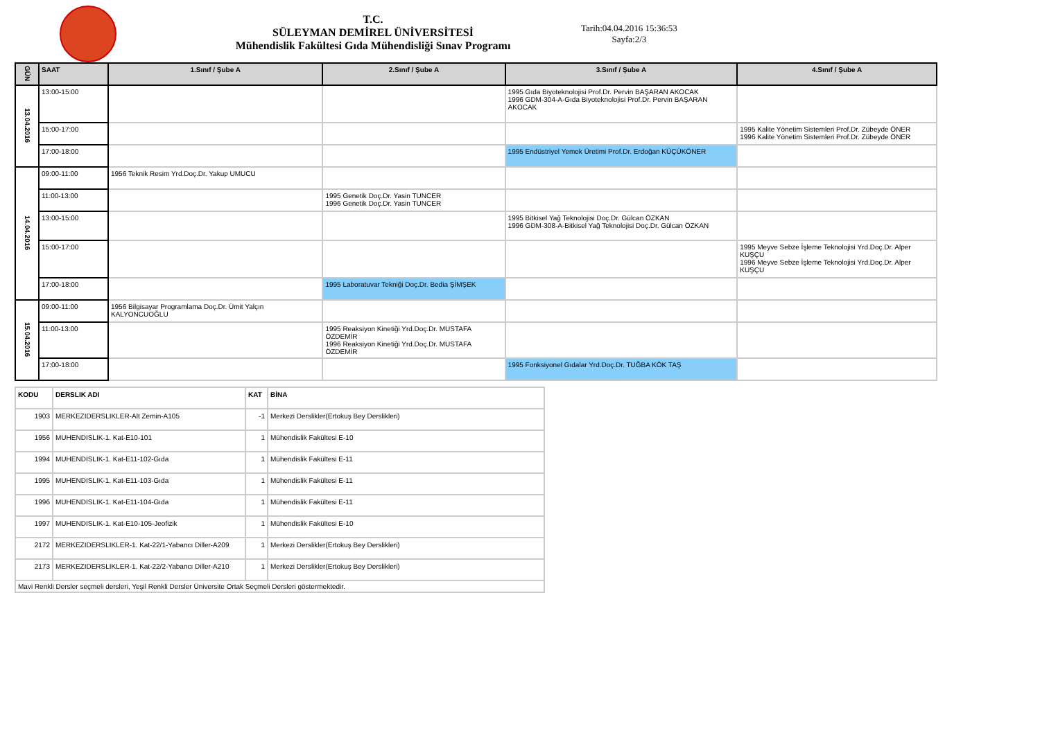T.C.
SÜLEYMAN DEMİREL ÜNİVERSİTESİ
Mühendislik Fakültesi Gıda Mühendisliği Sınav Programı
Tarih:04.04.2016 15:36:53
Sayfa:2/3
| GÜN | SAAT | 1.Sınıf / Şube A | 2.Sınıf / Şube A | 3.Sınıf / Şube A | 4.Sınıf / Şube A |
| --- | --- | --- | --- | --- | --- |
| 13.04.2016 | 13:00-15:00 | | | 1995 Gıda Biyoteknolojisi Prof.Dr. Pervin BAŞARAN AKOCAK 1996 GDM-304-A-Gıda Biyoteknolojisi Prof.Dr. Pervin BAŞARAN AKOCAK | |
| | 15:00-17:00 | | | | 1995 Kalite Yönetim Sistemleri Prof.Dr. Zübeyde ÖNER 1996 Kalite Yönetim Sistemleri Prof.Dr. Zübeyde ÖNER |
| | 17:00-18:00 | | | 1995 Endüstriyel Yemek Üretimi Prof.Dr. Erdoğan KÜÇÜKÖNER | |
| 14.04.2016 | 09:00-11:00 | 1956 Teknik Resim Yrd.Doç.Dr. Yakup UMUCU | | | |
| | 11:00-13:00 | | 1995 Genetik Doç.Dr. Yasin TUNCER 1996 Genetik Doç.Dr. Yasin TUNCER | | |
| | 13:00-15:00 | | | 1995 Bitkisel Yağ Teknolojisi Doç.Dr. Gülcan ÖZKAN 1996 GDM-308-A-Bitkisel Yağ Teknolojisi Doç.Dr. Gülcan ÖZKAN | |
| | 15:00-17:00 | | | | 1995 Meyve Sebze İşleme Teknolojisi Yrd.Doç.Dr. Alper KUŞÇU 1996 Meyve Sebze İşleme Teknolojisi Yrd.Doç.Dr. Alper KUŞÇU |
| | 17:00-18:00 | | 1995 Laboratuvar Tekniği Doç.Dr. Bedia ŞİMŞEK | | |
| 15.04.2016 | 09:00-11:00 | 1956 Bilgisayar Programlama Doç.Dr. Ümit Yalçın KALYONCUOĞLU | | | |
| | 11:00-13:00 | | 1995 Reaksiyon Kinetiği Yrd.Doç.Dr. MUSTAFA ÖZDEMİR 1996 Reaksiyon Kinetiği Yrd.Doç.Dr. MUSTAFA ÖZDEMİR | | |
| | 17:00-18:00 | | | 1995 Fonksiyonel Gıdalar Yrd.Doç.Dr. TUĞBA KÖK TAŞ | |
| KODU | DERSLIK ADI | KAT | BİNA |
| --- | --- | --- | --- |
| 1903 | MERKEZIDERSLIKLER-Alt Zemin-A105 | -1 | Merkezi Derslikler(Ertokuş Bey Derslikleri) |
| 1956 | MUHENDISLIK-1. Kat-E10-101 | 1 | Mühendislik Fakültesi E-10 |
| 1994 | MUHENDISLIK-1. Kat-E11-102-Gıda | 1 | Mühendislik Fakültesi E-11 |
| 1995 | MUHENDISLIK-1. Kat-E11-103-Gıda | 1 | Mühendislik Fakültesi E-11 |
| 1996 | MUHENDISLIK-1. Kat-E11-104-Gıda | 1 | Mühendislik Fakültesi E-11 |
| 1997 | MUHENDISLIK-1. Kat-E10-105-Jeofizik | 1 | Mühendislik Fakültesi E-10 |
| 2172 | MERKEZIDERSLIKLER-1. Kat-22/1-Yabancı Diller-A209 | 1 | Merkezi Derslikler(Ertokuş Bey Derslikleri) |
| 2173 | MERKEZIDERSLIKLER-1. Kat-22/2-Yabancı Diller-A210 | 1 | Merkezi Derslikler(Ertokuş Bey Derslikleri) |
| Mavi Renkli Dersler seçmeli dersleri, Yeşil Renkli Dersler Üniversite Ortak Seçmeli Dersleri göstermektedir. | | | |